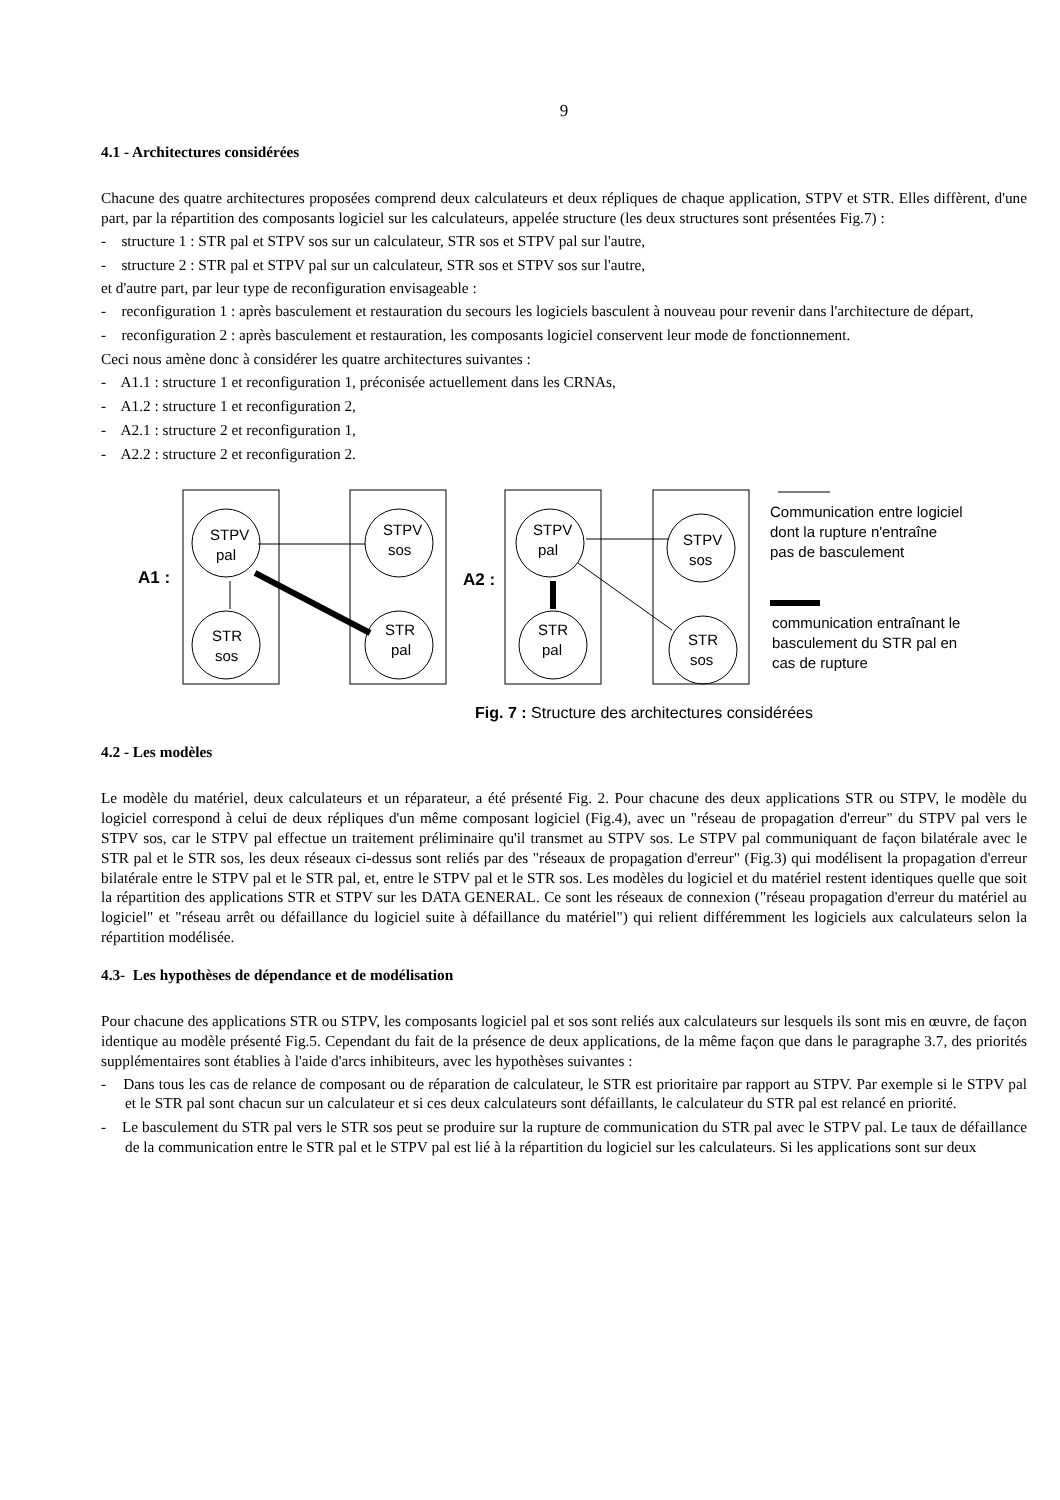9
4.1 - Architectures considérées
Chacune des quatre architectures proposées comprend deux calculateurs et deux répliques de chaque application, STPV et STR. Elles diffèrent, d'une part, par la répartition des composants logiciel sur les calculateurs, appelée structure (les deux structures sont présentées Fig.7) :
- structure 1 : STR pal et STPV sos sur un calculateur, STR sos et STPV pal sur l'autre,
- structure 2 : STR pal et STPV pal sur un calculateur, STR sos et STPV sos sur l'autre,
et d'autre part, par leur type de reconfiguration envisageable :
- reconfiguration 1 : après basculement et restauration du secours les logiciels basculent à nouveau pour revenir dans l'architecture de départ,
- reconfiguration 2 : après basculement et restauration, les composants logiciel conservent leur mode de fonctionnement.
Ceci nous amène donc à considérer les quatre architectures suivantes :
- A1.1 : structure 1 et reconfiguration 1, préconisée actuellement dans les CRNAs,
- A1.2 : structure 1 et reconfiguration 2,
- A2.1 : structure 2 et reconfiguration 1,
- A2.2 : structure 2 et reconfiguration 2.
STPV
pal
STPV
sos
STR
sos
STR
pal
STPV
pal
STPV
sos
STR
pal
STR
sos
A1 :
A2 :
Communication entre logiciel
dont la rupture n'entraîne
pas de basculement
communication entraînant le
basculement du STR pal en
cas de rupture
Fig. 7 : Structure des architectures considérées
4.2 - Les modèles
Le modèle du matériel, deux calculateurs et un réparateur, a été présenté Fig. 2. Pour chacune des deux applications STR ou STPV, le modèle du logiciel correspond à celui de deux répliques d'un même composant logiciel (Fig.4), avec un "réseau de propagation d'erreur" du STPV pal vers le STPV sos, car le STPV pal effectue un traitement préliminaire qu'il transmet au STPV sos. Le STPV pal communiquant de façon bilatérale avec le STR pal et le STR sos, les deux réseaux ci-dessus sont reliés par des "réseaux de propagation d'erreur" (Fig.3) qui modélisent la propagation d'erreur bilatérale entre le STPV pal et le STR pal, et, entre le STPV pal et le STR sos. Les modèles du logiciel et du matériel restent identiques quelle que soit la répartition des applications STR et STPV sur les DATA GENERAL. Ce sont les réseaux de connexion ("réseau propagation d'erreur du matériel au logiciel" et "réseau arrêt ou défaillance du logiciel suite à défaillance du matériel") qui relient différemment les logiciels aux calculateurs selon la répartition modélisée.
4.3- Les hypothèses de dépendance et de modélisation
Pour chacune des applications STR ou STPV, les composants logiciel pal et sos sont reliés aux calculateurs sur lesquels ils sont mis en œuvre, de façon identique au modèle présenté Fig.5. Cependant du fait de la présence de deux applications, de la même façon que dans le paragraphe 3.7, des priorités supplémentaires sont établies à l'aide d'arcs inhibiteurs, avec les hypothèses suivantes :
- Dans tous les cas de relance de composant ou de réparation de calculateur, le STR est prioritaire par rapport au STPV. Par exemple si le STPV pal et le STR pal sont chacun sur un calculateur et si ces deux calculateurs sont défaillants, le calculateur du STR pal est relancé en priorité.
- Le basculement du STR pal vers le STR sos peut se produire sur la rupture de communication du STR pal avec le STPV pal. Le taux de défaillance de la communication entre le STR pal et le STPV pal est lié à la répartition du logiciel sur les calculateurs. Si les applications sont sur deux